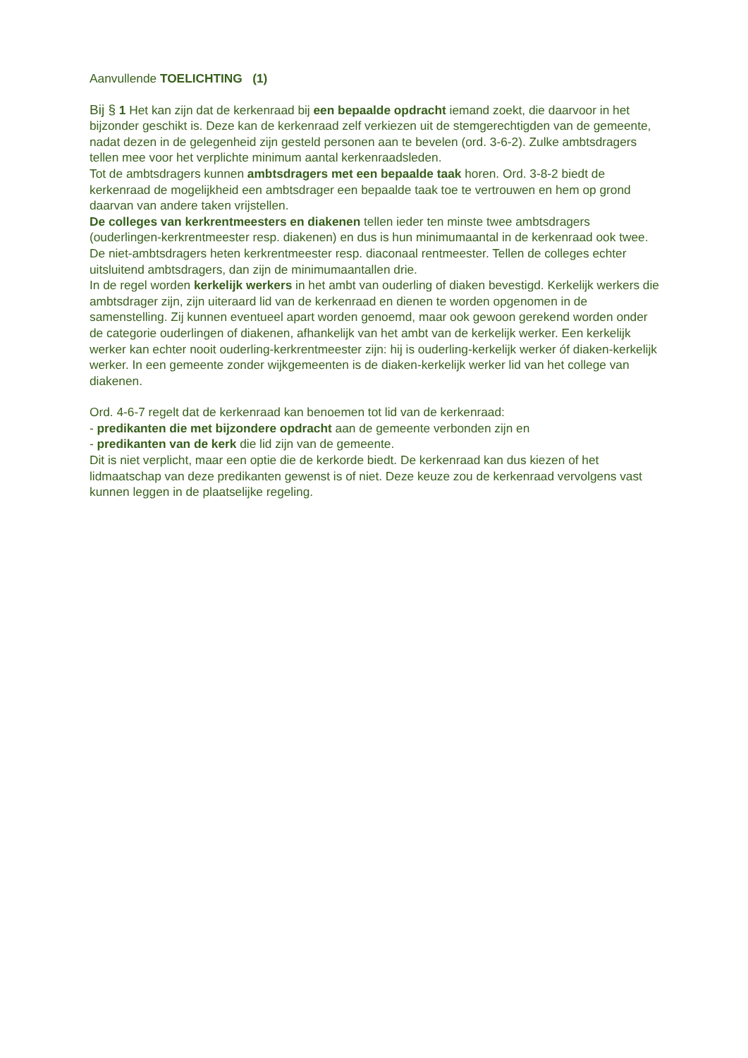Aanvullende TOELICHTING (1)
Bij § 1 Het kan zijn dat de kerkenraad bij een bepaalde opdracht iemand zoekt, die daarvoor in het bijzonder geschikt is. Deze kan de kerkenraad zelf verkiezen uit de stemgerechtigden van de gemeente, nadat dezen in de gelegenheid zijn gesteld personen aan te bevelen (ord. 3-6-2). Zulke ambtsdragers tellen mee voor het verplichte minimum aantal kerkenraadsleden.
Tot de ambtsdragers kunnen ambtsdragers met een bepaalde taak horen. Ord. 3-8-2 biedt de kerkenraad de mogelijkheid een ambtsdrager een bepaalde taak toe te vertrouwen en hem op grond daarvan van andere taken vrijstellen.
De colleges van kerkrentmeesters en diakenen tellen ieder ten minste twee ambtsdragers (ouderlingen-kerkrentmeester resp. diakenen) en dus is hun minimumaantal in de kerkenraad ook twee. De niet-ambtsdragers heten kerkrentmeester resp. diaconaal rentmeester. Tellen de colleges echter uitsluitend ambtsdragers, dan zijn de minimumaantallen drie.
In de regel worden kerkelijk werkers in het ambt van ouderling of diaken bevestigd. Kerkelijk werkers die ambtsdrager zijn, zijn uiteraard lid van de kerkenraad en dienen te worden opgenomen in de samenstelling. Zij kunnen eventueel apart worden genoemd, maar ook gewoon gerekend worden onder de categorie ouderlingen of diakenen, afhankelijk van het ambt van de kerkelijk werker. Een kerkelijk werker kan echter nooit ouderling-kerkrentmeester zijn: hij is ouderling-kerkelijk werker óf diaken-kerkelijk werker. In een gemeente zonder wijkgemeenten is de diaken-kerkelijk werker lid van het college van diakenen.
Ord. 4-6-7 regelt dat de kerkenraad kan benoemen tot lid van de kerkenraad:
- predikanten die met bijzondere opdracht aan de gemeente verbonden zijn en
- predikanten van de kerk die lid zijn van de gemeente.
Dit is niet verplicht, maar een optie die de kerkorde biedt. De kerkenraad kan dus kiezen of het lidmaatschap van deze predikanten gewenst is of niet. Deze keuze zou de kerkenraad vervolgens vast kunnen leggen in de plaatselijke regeling.